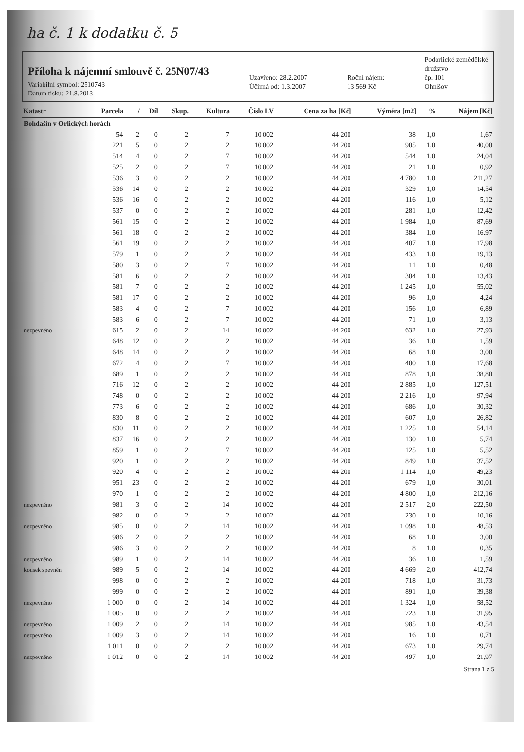ha č. 1 k dodatku č. 5
Příloha k nájemní smlouvě č. 25N07/43
Variabilní symbol: 2510743
Datum tisku: 21.8.2013
Uzavřeno: 28.2.2007
Účinná od: 1.3.2007
Roční nájem:
13 569 Kč
Podorlické zemědělské
družstvo
čp. 101
Ohnišov
| Katastr | Parcela | / | Díl | Skup. | Kultura | Číslo LV | Cena za ha [Kč] | Výměra [m2] | % | Nájem [Kč] |
| --- | --- | --- | --- | --- | --- | --- | --- | --- | --- | --- |
| Bohdašín v Orlických horách | | | | | | | | | | |
| | 54 | 2 | 0 | 2 | 7 | 10 002 | 44 200 | 38 | 1,0 | 1,67 |
| | 221 | 5 | 0 | 2 | 2 | 10 002 | 44 200 | 905 | 1,0 | 40,00 |
| | 514 | 4 | 0 | 2 | 7 | 10 002 | 44 200 | 544 | 1,0 | 24,04 |
| | 525 | 2 | 0 | 2 | 7 | 10 002 | 44 200 | 21 | 1,0 | 0,92 |
| | 536 | 3 | 0 | 2 | 2 | 10 002 | 44 200 | 4 780 | 1,0 | 211,27 |
| | 536 | 14 | 0 | 2 | 2 | 10 002 | 44 200 | 329 | 1,0 | 14,54 |
| | 536 | 16 | 0 | 2 | 2 | 10 002 | 44 200 | 116 | 1,0 | 5,12 |
| | 537 | 0 | 0 | 2 | 2 | 10 002 | 44 200 | 281 | 1,0 | 12,42 |
| | 561 | 15 | 0 | 2 | 2 | 10 002 | 44 200 | 1 984 | 1,0 | 87,69 |
| | 561 | 18 | 0 | 2 | 2 | 10 002 | 44 200 | 384 | 1,0 | 16,97 |
| | 561 | 19 | 0 | 2 | 2 | 10 002 | 44 200 | 407 | 1,0 | 17,98 |
| | 579 | 1 | 0 | 2 | 2 | 10 002 | 44 200 | 433 | 1,0 | 19,13 |
| | 580 | 3 | 0 | 2 | 7 | 10 002 | 44 200 | 11 | 1,0 | 0,48 |
| | 581 | 6 | 0 | 2 | 2 | 10 002 | 44 200 | 304 | 1,0 | 13,43 |
| | 581 | 7 | 0 | 2 | 2 | 10 002 | 44 200 | 1 245 | 1,0 | 55,02 |
| | 581 | 17 | 0 | 2 | 2 | 10 002 | 44 200 | 96 | 1,0 | 4,24 |
| | 583 | 4 | 0 | 2 | 7 | 10 002 | 44 200 | 156 | 1,0 | 6,89 |
| | 583 | 6 | 0 | 2 | 7 | 10 002 | 44 200 | 71 | 1,0 | 3,13 |
| nezpevněno | 615 | 2 | 0 | 2 | 14 | 10 002 | 44 200 | 632 | 1,0 | 27,93 |
| | 648 | 12 | 0 | 2 | 2 | 10 002 | 44 200 | 36 | 1,0 | 1,59 |
| | 648 | 14 | 0 | 2 | 2 | 10 002 | 44 200 | 68 | 1,0 | 3,00 |
| | 672 | 4 | 0 | 2 | 7 | 10 002 | 44 200 | 400 | 1,0 | 17,68 |
| | 689 | 1 | 0 | 2 | 2 | 10 002 | 44 200 | 878 | 1,0 | 38,80 |
| | 716 | 12 | 0 | 2 | 2 | 10 002 | 44 200 | 2 885 | 1,0 | 127,51 |
| | 748 | 0 | 0 | 2 | 2 | 10 002 | 44 200 | 2 216 | 1,0 | 97,94 |
| | 773 | 6 | 0 | 2 | 2 | 10 002 | 44 200 | 686 | 1,0 | 30,32 |
| | 830 | 8 | 0 | 2 | 2 | 10 002 | 44 200 | 607 | 1,0 | 26,82 |
| | 830 | 11 | 0 | 2 | 2 | 10 002 | 44 200 | 1 225 | 1,0 | 54,14 |
| | 837 | 16 | 0 | 2 | 2 | 10 002 | 44 200 | 130 | 1,0 | 5,74 |
| | 859 | 1 | 0 | 2 | 7 | 10 002 | 44 200 | 125 | 1,0 | 5,52 |
| | 920 | 1 | 0 | 2 | 2 | 10 002 | 44 200 | 849 | 1,0 | 37,52 |
| | 920 | 4 | 0 | 2 | 2 | 10 002 | 44 200 | 1 114 | 1,0 | 49,23 |
| | 951 | 23 | 0 | 2 | 2 | 10 002 | 44 200 | 679 | 1,0 | 30,01 |
| | 970 | 1 | 0 | 2 | 2 | 10 002 | 44 200 | 4 800 | 1,0 | 212,16 |
| nezpevněno | 981 | 3 | 0 | 2 | 14 | 10 002 | 44 200 | 2 517 | 2,0 | 222,50 |
| | 982 | 0 | 0 | 2 | 2 | 10 002 | 44 200 | 230 | 1,0 | 10,16 |
| nezpevněno | 985 | 0 | 0 | 2 | 14 | 10 002 | 44 200 | 1 098 | 1,0 | 48,53 |
| | 986 | 2 | 0 | 2 | 2 | 10 002 | 44 200 | 68 | 1,0 | 3,00 |
| | 986 | 3 | 0 | 2 | 2 | 10 002 | 44 200 | 8 | 1,0 | 0,35 |
| nezpevněno | 989 | 1 | 0 | 2 | 14 | 10 002 | 44 200 | 36 | 1,0 | 1,59 |
| kousek zpevněn | 989 | 5 | 0 | 2 | 14 | 10 002 | 44 200 | 4 669 | 2,0 | 412,74 |
| | 998 | 0 | 0 | 2 | 2 | 10 002 | 44 200 | 718 | 1,0 | 31,73 |
| | 999 | 0 | 0 | 2 | 2 | 10 002 | 44 200 | 891 | 1,0 | 39,38 |
| nezpevněno | 1 000 | 0 | 0 | 2 | 14 | 10 002 | 44 200 | 1 324 | 1,0 | 58,52 |
| | 1 005 | 0 | 0 | 2 | 2 | 10 002 | 44 200 | 723 | 1,0 | 31,95 |
| nezpevněno | 1 009 | 2 | 0 | 2 | 14 | 10 002 | 44 200 | 985 | 1,0 | 43,54 |
| nezpevněno | 1 009 | 3 | 0 | 2 | 14 | 10 002 | 44 200 | 16 | 1,0 | 0,71 |
| | 1 011 | 0 | 0 | 2 | 2 | 10 002 | 44 200 | 673 | 1,0 | 29,74 |
| nezpevněno | 1 012 | 0 | 0 | 2 | 14 | 10 002 | 44 200 | 497 | 1,0 | 21,97 |
Strana 1 z 5